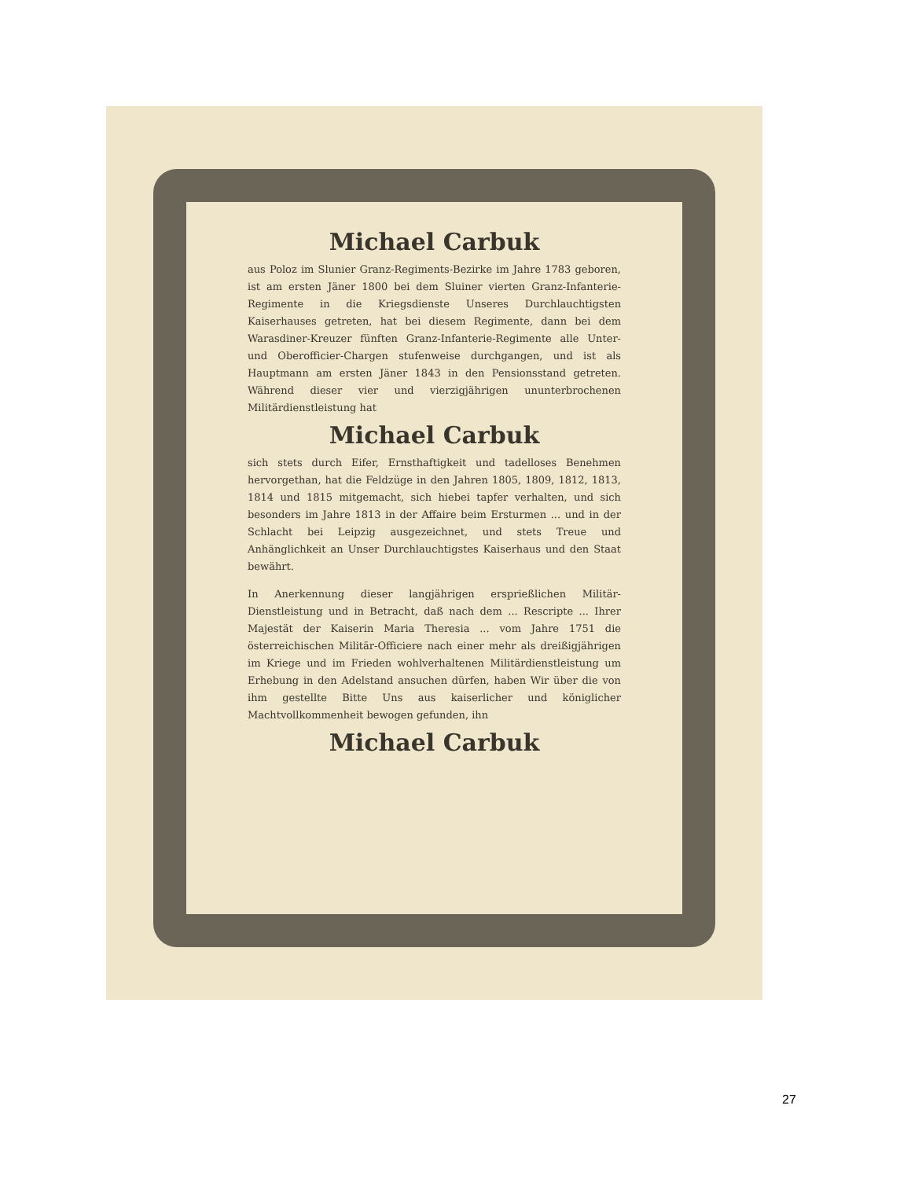Michael Carbuk
aus Poloz im Slunier Granz-Regiments-Bezirke im Jahre 1783 geboren, ist am ersten Jäner 1800 bei dem Sluiner vierten Granz-Infanterie-Regimente in die Kriegsdienste Unseres Durchlauchtigsten Kaiserhauses getreten, hat bei diesem Regimente, dann bei dem Warasdiner-Kreuzer fünften Granz-Infanterie-Regimente alle Unter- und Oberofficier-Chargen stufenweise durchgangen, und ist als Hauptmann am ersten Jäner 1843 in den Pensionsstand getreten. Während dieser vier und vierzigjährigen ununterbrochenen Militärdienstleistung hat
Michael Carbuk
sich stets durch Eifer, Ernsthaftigkeit und tadelloses Benehmen hervorgethan, hat die Feldzüge in den Jahren 1805, 1809, 1812, 1813, 1814 und 1815 mitgemacht, sich hiebei tapfer verhalten, und sich besonders im Jahre 1813 in der Affaire beim Ersturmen ... und in der Schlacht bei Leipzig ausgezeichnet, und stets Treue und Anhänglichkeit an Unser Durchlauchtigstes Kaiserhaus und den Staat bewährt.
In Anerkennung dieser langjährigen ersprießlichen Militär-Dienstleistung und in Betracht, daß nach dem ... Rescripte ... Ihrer Majestät der Kaiserin Maria Theresia ... vom Jahre 1751 die österreichischen Militär-Officiere nach einer mehr als dreißigjährigen im Kriege und im Frieden wohlverhaltenen Militärdienstleistung um Erhebung in den Adelstand ansuchen dürfen, haben Wir über die von ihm gestellte Bitte Uns aus kaiserlicher und königlicher Machtvollkommenheit bewogen gefunden, ihn
Michael Carbuk
27